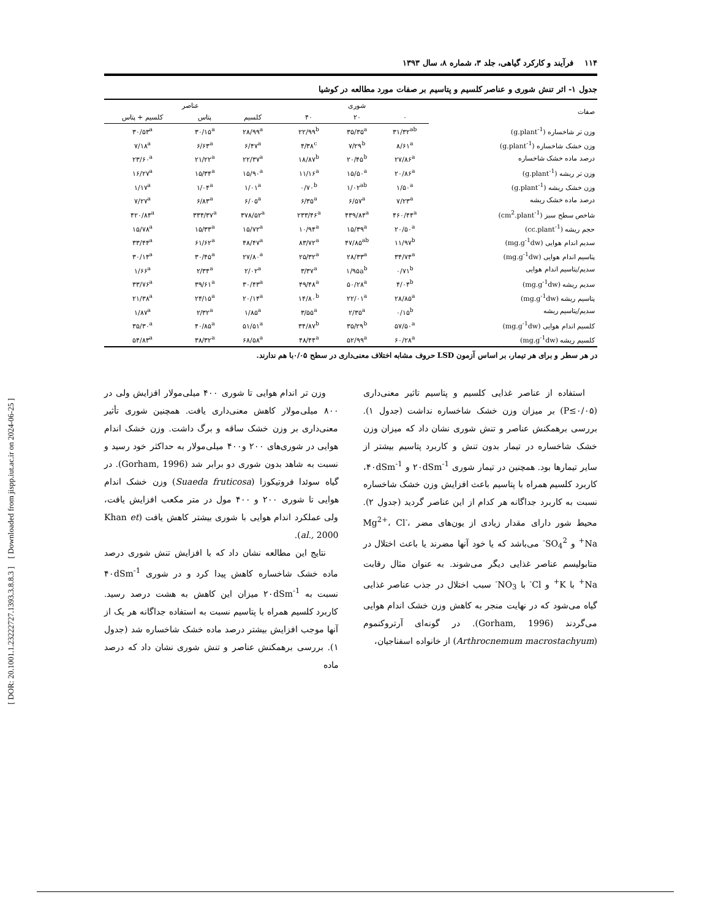[ DOR: 20.1001.1.23222727.1393.3.8.8.3 ] [ Downloaded from jispp.iut.ac.ir on 2024-06-25 ]
۱۱۴ فرآیند و کارکرد گیاهی، جلد ۳، شماره ۸، سال ۱۳۹۳
جدول ۱- اثر تنش شوری و عناصر کلسیم و پتاسیم بر صفات مورد مطالعه در کوشیا
| صفات | شوری | | | | عناصر | | |
| --- | --- | --- | --- | --- | --- | --- | --- |
| | ۰ | ۲۰ | ۴۰ | | کلسیم | پتاس | کلسیم + پتاس |
| وزن تر شاخساره (g.plant<sup>-1</sup>) | ۳۱/۳۲<sup>ab</sup> | ۳۵/۳۵<sup>a</sup> | ۲۲/۹۹<sup>b</sup> | | ۲۸/۹۹<sup>a</sup> | ۳۰/۱۵<sup>a</sup> | ۳۰/۵۳<sup>a</sup> |
| وزن خشک شاخساره (g.plant<sup>-1</sup>) | ۸/۶۱<sup>a</sup> | ۷/۲۹<sup>b</sup> | ۴/۳۸<sup>c</sup> | | ۶/۴۷<sup>a</sup> | ۶/۶۳<sup>a</sup> | ۷/۱۸<sup>a</sup> |
| درصد ماده خشک شاخساره | ۲۷/۸۶<sup>a</sup> | ۲۰/۴۵<sup>b</sup> | ۱۸/۸۷<sup>b</sup> | | ۲۲/۳۷<sup>a</sup> | ۲۱/۲۲<sup>a</sup> | ۲۳/۶۰<sup>a</sup> |
| وزن تر ریشه (g.plant<sup>-1</sup>) | ۲۰/۸۶<sup>a</sup> | ۱۵/۵۰<sup>a</sup> | ۱۱/۱۶<sup>a</sup> | | ۱۵/۹۰<sup>a</sup> | ۱۵/۳۴<sup>a</sup> | ۱۶/۲۷<sup>a</sup> |
| وزن خشک ریشه (g.plant<sup>-1</sup>) | ۱/۵۰<sup>a</sup> | ۱/۰۲<sup>ab</sup> | ۰/۷۰<sup>b</sup> | | ۱/۰۱<sup>a</sup> | ۱/۰۴<sup>a</sup> | ۱/۱۷<sup>a</sup> |
| درصد ماده خشک ریشه | ۷/۲۳<sup>a</sup> | ۶/۵۷<sup>a</sup> | ۶/۳۵<sup>a</sup> | | ۶/۰۵<sup>a</sup> | ۶/۸۳<sup>a</sup> | ۷/۲۷<sup>a</sup> |
| شاخص سطح سبز (cm<sup>2</sup>.plant<sup>-1</sup>) | ۴۶۰/۴۴<sup>a</sup> | ۴۳۹/۸۴<sup>a</sup> | ۲۳۳/۴۶<sup>a</sup> | | ۳۷۸/۵۲<sup>a</sup> | ۳۳۴/۳۷<sup>a</sup> | ۴۲۰/۸۴<sup>a</sup> |
| حجم ریشه (cc.plant<sup>-1</sup>) | ۲۰/۵۰<sup>a</sup> | ۱۵/۳۹<sup>a</sup> | ۱۰/۹۴<sup>a</sup> | | ۱۵/۷۲<sup>a</sup> | ۱۵/۳۳<sup>a</sup> | ۱۵/۷۸<sup>a</sup> |
| سدیم اندام هوایی (mg.g<sup>-1</sup>dw) | ۱۱/۹۷<sup>b</sup> | ۴۷/۸۵<sup>ab</sup> | ۸۳/۷۲<sup>a</sup> | | ۴۸/۴۷<sup>a</sup> | ۶۱/۶۲<sup>a</sup> | ۳۳/۴۴<sup>a</sup> |
| پتاسیم اندام هوایی (mg.g<sup>-1</sup>dw) | ۳۴/۷۴<sup>a</sup> | ۲۸/۳۳<sup>a</sup> | ۲۵/۳۲<sup>a</sup> | | ۲۷/۸۰<sup>a</sup> | ۳۰/۴۵<sup>a</sup> | ۳۰/۱۴<sup>a</sup> |
| سدیم/پتاسیم اندام هوایی | ۰/۷۱<sup>b</sup> | ۱/۹۵a<sup>b</sup> | ۳/۳۷<sup>a</sup> | | ۲/۰۲<sup>a</sup> | ۲/۳۴<sup>a</sup> | ۱/۶۶<sup>a</sup> |
| سدیم ریشه (mg.g<sup>-1</sup>dw) | ۴/۰۴<sup>b</sup> | ۵۰/۲۸<sup>a</sup> | ۴۹/۴۸<sup>a</sup> | | ۳۰/۴۳<sup>a</sup> | ۳۹/۶۱<sup>a</sup> | ۳۳/۷۶<sup>a</sup> |
| پتاسیم ریشه (mg.g<sup>-1</sup>dw) | ۲۸/۸۵<sup>a</sup> | ۲۲/۰۱<sup>a</sup> | ۱۴/۸۰<sup>b</sup> | | ۲۰/۱۴<sup>a</sup> | ۲۴/۱۵<sup>a</sup> | ۲۱/۳۸<sup>a</sup> |
| سدیم/پتاسیم ریشه | ۰/۱۵<sup>b</sup> | ۲/۳۵<sup>a</sup> | ۳/۵۵<sup>a</sup> | | ۱/۸۵<sup>a</sup> | ۲/۳۲<sup>a</sup> | ۱/۸۷<sup>a</sup> |
| کلسیم اندام هوایی (mg.g<sup>-1</sup>dw) | ۵۷/۵۰<sup>a</sup> | ۳۵/۲۹<sup>b</sup> | ۳۴/۸۷<sup>b</sup> | | ۵۱/۵۱<sup>a</sup> | ۴۰/۸۵<sup>a</sup> | ۳۵/۳۰<sup>a</sup> |
| کلسیم ریشه (mg.g<sup>-1</sup>dw) | ۶۰/۲۸<sup>a</sup> | ۵۲/۹۹<sup>a</sup> | ۴۸/۴۴<sup>a</sup> | | ۶۸/۵۸<sup>a</sup> | ۳۸/۳۲<sup>a</sup> | ۵۴/۸۳<sup>a</sup> |
در هر سطر و برای هر تیمار، بر اساس آزمون LSD حروف مشابه اختلاف معنی‌داری در سطح ۰/۰۵با هم ندارند.
استفاده از عناصر غذایی کلسیم و پتاسیم تاثیر معنی‌داری (P≤۰/۰۵) بر میزان وزن خشک شاخساره نداشت (جدول ۱). بررسی برهمکنش عناصر و تنش شوری نشان داد که میزان وزن خشک شاخساره در تیمار بدون تنش و کاربرد پتاسیم بیشتر از سایر تیمارها بود. همچنین در تیمار شوری ۲۰dSm<sup>-1</sup> و ۴۰dSm<sup>-1</sup>، کاربرد کلسیم همراه با پتاسیم باعث افزایش وزن خشک شاخساره نسبت به کاربرد جداگانه هر کدام از این عناصر گردید (جدول ۲). محیط شور دارای مقدار زیادی از یون‌های مضر Mg<sup>2+</sup>، Cl<sup>-</sup>، Na<sup>+</sup> و SO<sub>4</sub><sup>2-</sup> می‌باشد که یا خود آنها مضرند یا باعث اختلال در متابولیسم عناصر غذایی دیگر می‌شوند. به عنوان مثال رقابت Na<sup>+</sup> با K<sup>+</sup> و Cl<sup>-</sup> با NO<sub>3</sub><sup>-</sup> سبب اختلال در جذب عناصر غذایی گیاه می‌شود که در نهایت منجر به کاهش وزن خشک اندام هوایی می‌گردند (Gorham, 1996). در گونه‌ای آرتروکنموم (Arthrocnemum macrostachyum) از خانواده اسفناجیان،
وزن تر اندام هوایی تا شوری ۴۰۰ میلی‌مولار افزایش ولی در ۸۰۰ میلی‌مولار کاهش معنی‌داری یافت. همچنین شوری تأثیر معنی‌داری بر وزن خشک ساقه و برگ داشت. وزن خشک اندام هوایی در شوری‌های ۲۰۰ و۴۰۰ میلی‌مولار به حداکثر خود رسید و نسبت به شاهد بدون شوری دو برابر شد (Gorham, 1996). در گیاه سوئدا فروتیکوزا (Suaeda fruticosa) وزن خشک اندام هوایی تا شوری ۲۰۰ و ۴۰۰ مول در متر مکعب افزایش یافت، ولی عملکرد اندام هوایی با شوری بیشتر کاهش یافت (Khan et al., 2000).
نتایج این مطالعه نشان داد که با افزایش تنش شوری درصد ماده خشک شاخساره کاهش پیدا کرد و در شوری ۴۰dSm<sup>-1</sup> نسبت به ۲۰dSm<sup>-1</sup> میزان این کاهش به هشت درصد رسید. کاربرد کلسیم همراه با پتاسیم نسبت به استفاده جداگانه هر یک از آنها موجب افزایش بیشتر درصد ماده خشک شاخساره شد (جدول ۱). بررسی برهمکنش عناصر و تنش شوری نشان داد که درصد ماده